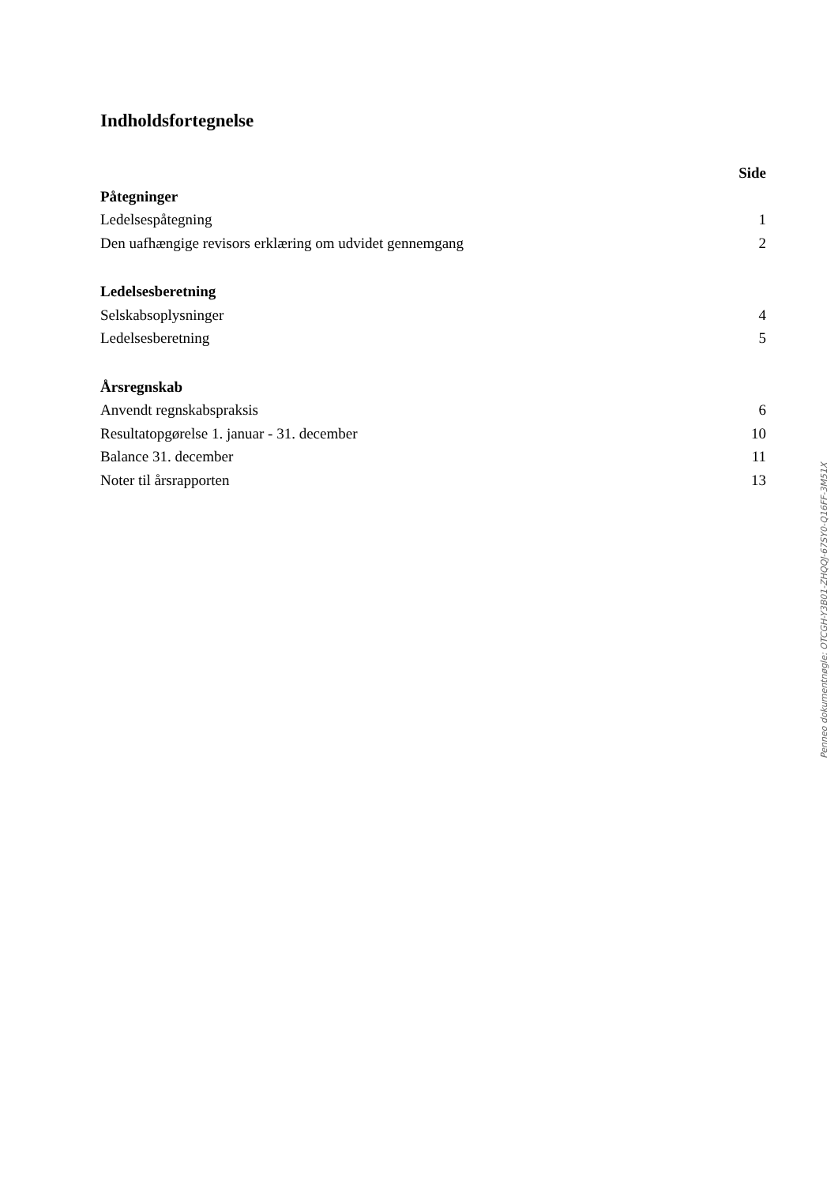Indholdsfortegnelse
Side
Påtegninger
Ledelsespåtegning 1
Den uafhængige revisors erklæring om udvidet gennemgang 2
Ledelsesberetning
Selskabsoplysninger 4
Ledelsesberetning 5
Årsregnskab
Anvendt regnskabspraksis 6
Resultatopgørelse 1. januar - 31. december 10
Balance 31. december 11
Noter til årsrapporten 13
Penneo dokumentnøgle: OTCGH-Y3B01-ZHQQJ-67SY0-Q16FF-3M51X